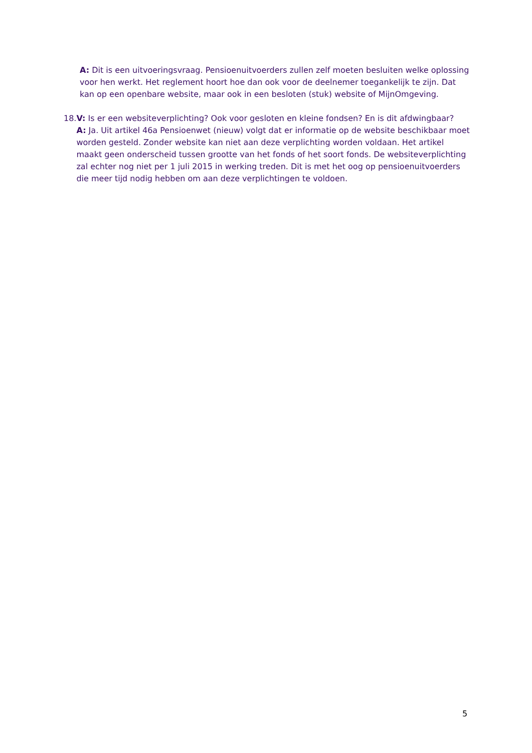A: Dit is een uitvoeringsvraag. Pensioenuitvoerders zullen zelf moeten besluiten welke oplossing voor hen werkt. Het reglement hoort hoe dan ook voor de deelnemer toegankelijk te zijn. Dat kan op een openbare website, maar ook in een besloten (stuk) website of MijnOmgeving.
18. V: Is er een websiteverplichting? Ook voor gesloten en kleine fondsen? En is dit afdwingbaar?
A: Ja. Uit artikel 46a Pensioenwet (nieuw) volgt dat er informatie op de website beschikbaar moet worden gesteld. Zonder website kan niet aan deze verplichting worden voldaan. Het artikel maakt geen onderscheid tussen grootte van het fonds of het soort fonds. De websiteverplichting zal echter nog niet per 1 juli 2015 in werking treden. Dit is met het oog op pensioenuitvoerders die meer tijd nodig hebben om aan deze verplichtingen te voldoen.
5